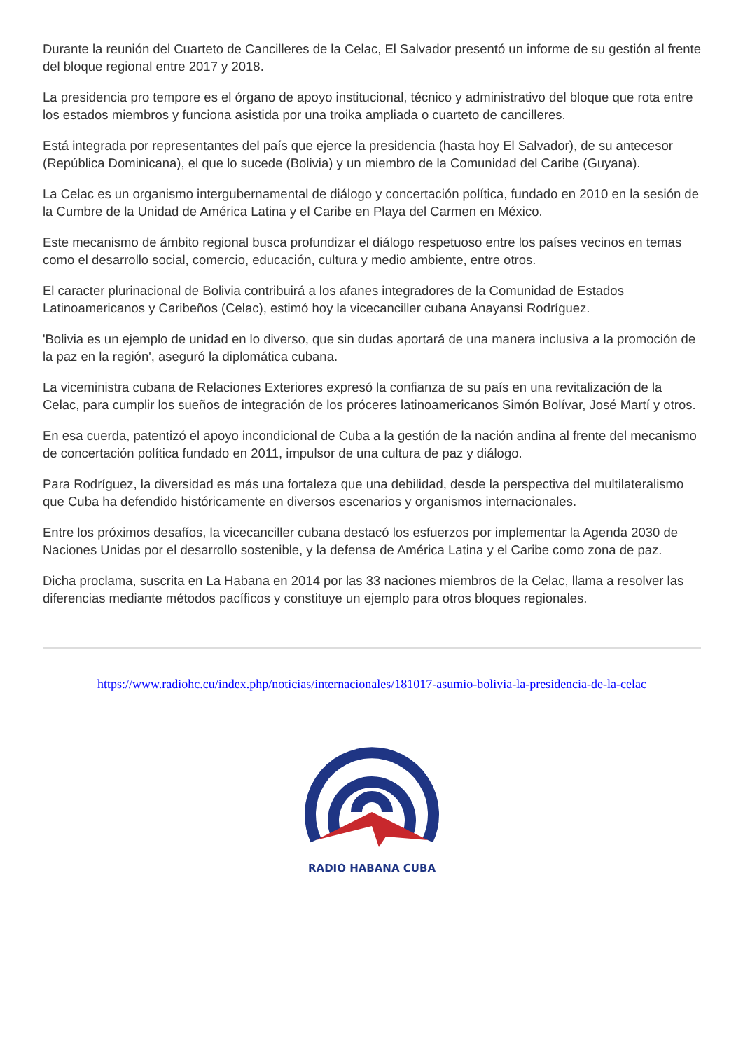Durante la reunión del Cuarteto de Cancilleres de la Celac, El Salvador presentó un informe de su gestión al frente del bloque regional entre 2017 y 2018.
La presidencia pro tempore es el órgano de apoyo institucional, técnico y administrativo del bloque que rota entre los estados miembros y funciona asistida por una troika ampliada o cuarteto de cancilleres.
Está integrada por representantes del país que ejerce la presidencia (hasta hoy El Salvador), de su antecesor (República Dominicana), el que lo sucede (Bolivia) y un miembro de la Comunidad del Caribe (Guyana).
La Celac es un organismo intergubernamental de diálogo y concertación política, fundado en 2010 en la sesión de la Cumbre de la Unidad de América Latina y el Caribe en Playa del Carmen en México.
Este mecanismo de ámbito regional busca profundizar el diálogo respetuoso entre los países vecinos en temas como el desarrollo social, comercio, educación, cultura y medio ambiente, entre otros.
El caracter plurinacional de Bolivia contribuirá a los afanes integradores de la Comunidad de Estados Latinoamericanos y Caribeños (Celac), estimó hoy la vicecanciller cubana Anayansi Rodríguez.
'Bolivia es un ejemplo de unidad en lo diverso, que sin dudas aportará de una manera inclusiva a la promoción de la paz en la región', aseguró la diplomática cubana.
La viceministra cubana de Relaciones Exteriores expresó la confianza de su país en una revitalización de la Celac, para cumplir los sueños de integración de los próceres latinoamericanos Simón Bolívar, José Martí y otros.
En esa cuerda, patentizó el apoyo incondicional de Cuba a la gestión de la nación andina al frente del mecanismo de concertación política fundado en 2011, impulsor de una cultura de paz y diálogo.
Para Rodríguez, la diversidad es más una fortaleza que una debilidad, desde la perspectiva del multilateralismo que Cuba ha defendido históricamente en diversos escenarios y organismos internacionales.
Entre los próximos desafíos, la vicecanciller cubana destacó los esfuerzos por implementar la Agenda 2030 de Naciones Unidas por el desarrollo sostenible, y la defensa de América Latina y el Caribe como zona de paz.
Dicha proclama, suscrita en La Habana en 2014 por las 33 naciones miembros de la Celac, llama a resolver las diferencias mediante métodos pacíficos y constituye un ejemplo para otros bloques regionales.
https://www.radiohc.cu/index.php/noticias/internacionales/181017-asumio-bolivia-la-presidencia-de-la-celac
RADIO HABANA CUBA